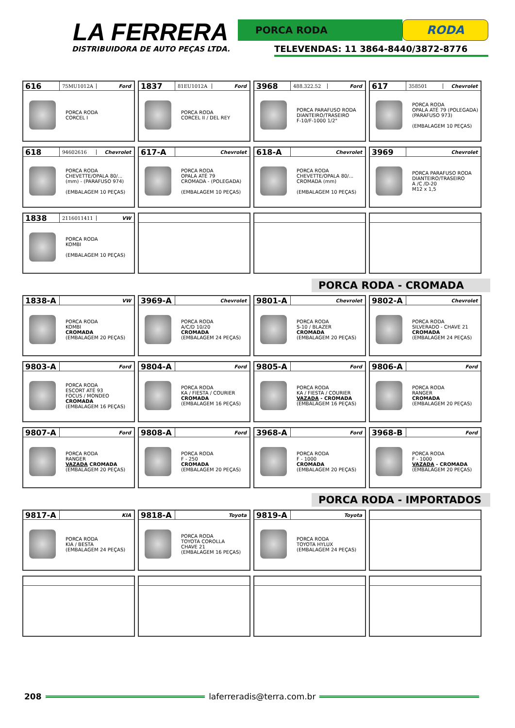LA FERRERA
DISTRIBUIDORA DE AUTO PEÇAS LTDA.
PORCA RODA
RODA
TELEVENDAS: 11 3864-8440/3872-8776
616 75MU1012A Ford
PORCA RODA
CORCEL I
1837 81EU1012A Ford
PORCA RODA
CORCEL II / DEL REY
3968 488.322.52 Ford
PORCA PARAFUSO RODA
DIANTEIRO/TRASEIRO
F-10/F-1000 1/2"
617 358501 Chevrolet
PORCA RODA
OPALA ATÉ 79 (POLEGADA)
(PARAFUSO 973)
(EMBALAGEM 10 PEÇAS)
618 94602616 Chevrolet
PORCA RODA
CHEVETTE/OPALA 80/...
(mm) - (PARAFUSO 974)
(EMBALAGEM 10 PEÇAS)
617-A Chevrolet
PORCA RODA
OPALA ATÉ 79
CROMADA - (POLEGADA)
(EMBALAGEM 10 PEÇAS)
618-A Chevrolet
PORCA RODA
CHEVETTE/OPALA 80/...
CROMADA (mm)
(EMBALAGEM 10 PEÇAS)
3969 Chevrolet
PORCA PARAFUSO RODA
DIANTEIRO/TRASEIRO
A /C /D-20
M12 x 1,5
1838 2116011411 VW
PORCA RODA
KOMBI
(EMBALAGEM 10 PEÇAS)
PORCA RODA - CROMADA
1838-A VW
PORCA RODA
KOMBI
CROMADA
(EMBALAGEM 20 PEÇAS)
3969-A Chevrolet
PORCA RODA
A/C/D 10/20
CROMADA
(EMBALAGEM 24 PEÇAS)
9801-A Chevrolet
PORCA RODA
S-10 / BLAZER
CROMADA
(EMBALAGEM 20 PEÇAS)
9802-A Chevrolet
PORCA RODA
SILVERADO - CHAVE 21
CROMADA
(EMBALAGEM 24 PEÇAS)
9803-A Ford
PORCA RODA
ESCORT ATÉ 93
FOCUS / MONDEO
CROMADA
(EMBALAGEM 16 PEÇAS)
9804-A Ford
PORCA RODA
KA / FIESTA / COURIER
CROMADA
(EMBALAGEM 16 PEÇAS)
9805-A Ford
PORCA RODA
KA / FIESTA / COURIER
VAZADA - CROMADA
(EMBALAGEM 16 PEÇAS)
9806-A Ford
PORCA RODA
RANGER
CROMADA
(EMBALAGEM 20 PEÇAS)
9807-A Ford
PORCA RODA
RANGER
VAZADA CROMADA
(EMBALAGEM 20 PEÇAS)
9808-A Ford
PORCA RODA
F - 250
CROMADA
(EMBALAGEM 20 PEÇAS)
3968-A Ford
PORCA RODA
F - 1000
CROMADA
(EMBALAGEM 20 PEÇAS)
3968-B Ford
PORCA RODA
F - 1000
VAZADA - CROMADA
(EMBALAGEM 20 PEÇAS)
PORCA RODA - IMPORTADOS
9817-A KIA
PORCA RODA
KIA / BESTA
(EMBALAGEM 24 PEÇAS)
9818-A Toyota
PORCA RODA
TOYOTA COROLLA
CHAVE 21
(EMBALAGEM 16 PEÇAS)
9819-A Toyota
PORCA RODA
TOYOTA HYLUX
(EMBALAGEM 24 PEÇAS)
208 laferreradis@terra.com.br